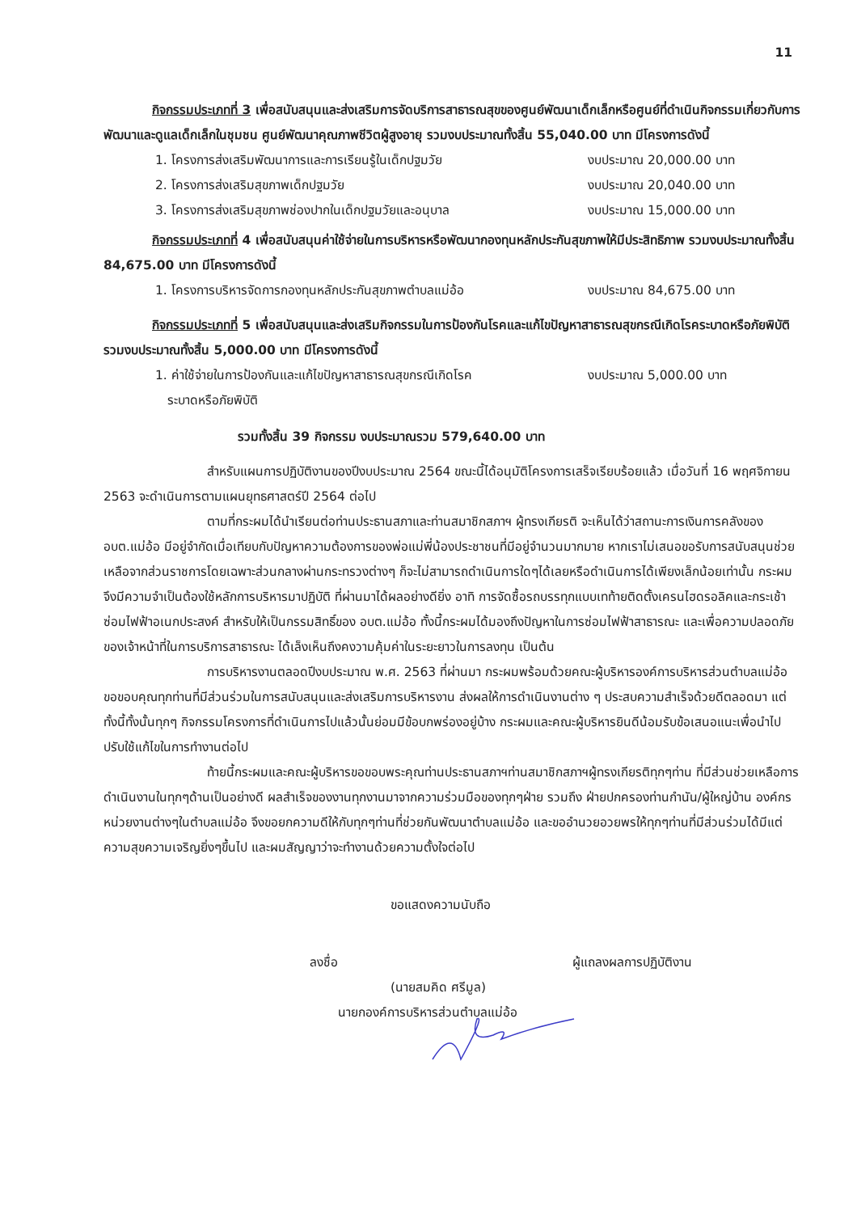11
กิจกรรมประเภทที่ 3 เพื่อสนับสนุนและส่งเสริมการจัดบริการสาธารณสุขของศูนย์พัฒนาเด็กเล็กหรือศูนย์ที่ดำเนินกิจกรรมเกี่ยวกับการพัฒนาและดูแลเด็กเล็กในชุมชน ศูนย์พัฒนาคุณภาพชีวิตผู้สูงอายุ รวมงบประมาณทั้งสิ้น 55,040.00 บาท มีโครงการดังนี้
1. โครงการส่งเสริมพัฒนาการและการเรียนรู้ในเด็กปฐมวัย งบประมาณ 20,000.00 บาท
2. โครงการส่งเสริมสุขภาพเด็กปฐมวัย งบประมาณ 20,040.00 บาท
3. โครงการส่งเสริมสุขภาพช่องปากในเด็กปฐมวัยและอนุบาล งบประมาณ 15,000.00 บาท
กิจกรรมประเภทที่ 4 เพื่อสนับสนุนค่าใช้จ่ายในการบริหารหรือพัฒนากองทุนหลักประกันสุขภาพให้มีประสิทธิภาพ รวมงบประมาณทั้งสิ้น 84,675.00 บาท มีโครงการดังนี้
1. โครงการบริหารจัดการกองทุนหลักประกันสุขภาพตำบลแม่อ้อ งบประมาณ 84,675.00 บาท
กิจกรรมประเภทที่ 5 เพื่อสนับสนุนและส่งเสริมกิจกรรมในการป้องกันโรคและแก้ไขปัญหาสาธารณสุขกรณีเกิดโรคระบาดหรือภัยพิบัติ รวมงบประมาณทั้งสิ้น 5,000.00 บาท มีโครงการดังนี้
1. ค่าใช้จ่ายในการป้องกันและแก้ไขปัญหาสาธารณสุขกรณีเกิดโรค
ระบาดหรือภัยพิบัติ งบประมาณ 5,000.00 บาท
รวมทั้งสิ้น 39 กิจกรรม งบประมาณรวม 579,640.00 บาท
สำหรับแผนการปฏิบัติงานของปีงบประมาณ 2564 ขณะนี้ได้อนุมัติโครงการเสร็จเรียบร้อยแล้ว เมื่อวันที่ 16 พฤศจิกายน 2563 จะดำเนินการตามแผนยุทธศาสตร์ปี 2564 ต่อไป
ตามที่กระผมได้นำเรียนต่อท่านประธานสภาและท่านสมาชิกสภาฯ ผู้ทรงเกียรติ จะเห็นได้ว่าสถานะการเงินการคลังของ อบต.แม่อ้อ มีอยู่จำกัดเมื่อเทียบกับปัญหาความต้องการของพ่อแม่พี่น้องประชาชนที่มีอยู่จำนวนมากมาย หากเราไม่เสนอขอรับการสนับสนุนช่วยเหลือจากส่วนราชการโดยเฉพาะส่วนกลางผ่านกระทรวงต่างๆ ก็จะไม่สามารถดำเนินการใดๆได้เลยหรือดำเนินการได้เพียงเล็กน้อยเท่านั้น กระผมจึงมีความจำเป็นต้องใช้หลักการบริหารมาปฏิบัติ ที่ผ่านมาได้ผลอย่างดียิ่ง อาทิ การจัดซื้อรถบรรทุกแบบเทท้ายติดตั้งเครนไฮดรอลิคและกระเช้าซ่อมไฟฟ้าอเนกประสงค์ สำหรับให้เป็นกรรมสิทธิ์ของ อบต.แม่อ้อ ทั้งนี้กระผมได้มองถึงปัญหาในการซ่อมไฟฟ้าสาธารณะ และเพื่อความปลอดภัยของเจ้าหน้าที่ในการบริการสาธารณะ ได้เล็งเห็นถึงคงวามคุ้มค่าในระยะยาวในการลงทุน เป็นต้น
การบริหารงานตลอดปีงบประมาณ พ.ศ. 2563 ที่ผ่านมา กระผมพร้อมด้วยคณะผู้บริหารองค์การบริหารส่วนตำบลแม่อ้อ ขอขอบคุณทุกท่านที่มีส่วนร่วมในการสนับสนุนและส่งเสริมการบริหารงาน ส่งผลให้การดำเนินงานต่าง ๆ ประสบความสำเร็จด้วยดีตลอดมา แต่ทั้งนี้ทั้งนั้นทุกๆ กิจกรรมโครงการที่ดำเนินการไปแล้วนั้นย่อมมีข้อบกพร่องอยู่บ้าง กระผมและคณะผู้บริหารยินดีน้อมรับข้อเสนอแนะเพื่อนำไปปรับใช้แก้ไขในการทำงานต่อไป
ท้ายนี้กระผมและคณะผู้บริหารขอขอบพระคุณท่านประธานสภาฯท่านสมาชิกสภาฯผู้ทรงเกียรติทุกๆท่าน ที่มีส่วนช่วยเหลือการดำเนินงานในทุกๆด้านเป็นอย่างดี ผลสำเร็จของงานทุกงานมาจากความร่วมมือของทุกๆฝ่าย รวมถึง ฝ่ายปกครองท่านกำนัน/ผู้ใหญ่บ้าน องค์กรหน่วยงานต่างๆในตำบลแม่อ้อ จึงขอยกความดีให้กับทุกๆท่านที่ช่วยกันพัฒนาตำบลแม่อ้อ และขออำนวยอวยพรให้ทุกๆท่านที่มีส่วนร่วมได้มีแต่ความสุขความเจริญยิ่งๆขึ้นไป และผมสัญญาว่าจะทำงานด้วยความตั้งใจต่อไป
ขอแสดงความนับถือ
ลงชื่อ ผู้แถลงผลการปฏิบัติงาน
(นายสมคิด ศรีมูล)
นายกองค์การบริหารส่วนตำบลแม่อ้อ